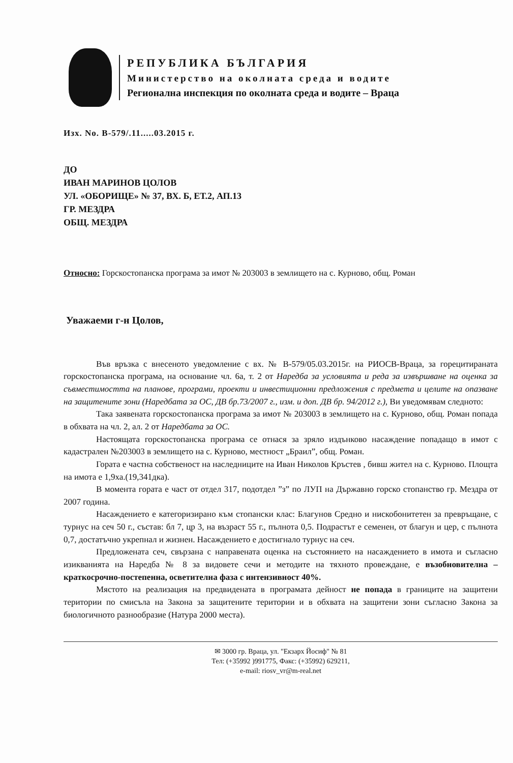РЕПУБЛИКА БЪЛГАРИЯ
Министерство на околната среда и водите
Регионална инспекция по околната среда и водите – Враца
Изх. No. В-579/.11.....03.2015 г.
ДО
ИВАН МАРИНОВ ЦОЛОВ
УЛ. «ОБОРИЩЕ» № 37, ВХ. Б, ЕТ.2, АП.13
ГР. МЕЗДРА
ОБЩ. МЕЗДРА
Относно: Горскостопанска програма за имот № 203003 в землището на с. Курново, общ. Роман
Уважаеми г-н Цолов,
Във връзка с внесеното уведомление с вх. № В-579/05.03.2015г. на РИОСВ-Враца, за горецитираната горскостопанска програма, на основание чл. 6а, т. 2 от Наредба за условията и реда за извършване на оценка за съвместимостта на планове, програми, проекти и инвестиционни предложения с предмета и целите на опазване на защитените зони (Наредбата за ОС, ДВ бр.73/2007 г., изм. и доп. ДВ бр. 94/2012 г.), Ви уведомявам следното:
Така заявената горскостопанска програма за имот № 203003 в землището на с. Курново, общ. Роман попада в обхвата на чл. 2, ал. 2 от Наредбата за ОС.
Настоящата горскостопанска програма се отнася за зряло издънково насаждение попадащо в имот с кадастрален №203003 в землището на с. Курново, местност „Браил”, общ. Роман.
Гората е частна собственост на наследниците на Иван Николов Кръстев , бивш жител на с. Курново. Площта на имота е 1,9ха.(19,341дка).
В момента гората е част от отдел 317, подотдел ”з” по ЛУП на Държавно горско стопанство гр. Мездра от 2007 година.
Насаждението е категоризирано към стопански клас: Благунов Средно и нискобонитетен за превръщане, с турнус на сеч 50 г., състав: бл 7, цр 3, на възраст 55 г., пълнота 0,5. Подрастът е семенен, от благун и цер, с пълнота 0,7, достатъчно укрепнал и жизнен. Насаждението е достигнало турнус на сеч.
Предложената сеч, свързана с направената оценка на състоянието на насаждението в имота и съгласно изикванията на Наредба № 8 за видовете сечи и методите на тяхното провеждане, е възобновителна – краткосрочно-постепенна, осветителна фаза с интензивност 40%.
Мястото на реализация на предвидената в програмата дейност не попада в границите на защитени територии по смисъла на Закона за защитените територии и в обхвата на защитени зони съгласно Закона за биологичното разнообразие (Натура 2000 места).
✉ 3000 гр. Враца, ул. "Екзарх Йосиф" № 81
Тел: (+35992 )991775, Факс: (+35992) 629211,
e-mail: riosv_vr@m-real.net